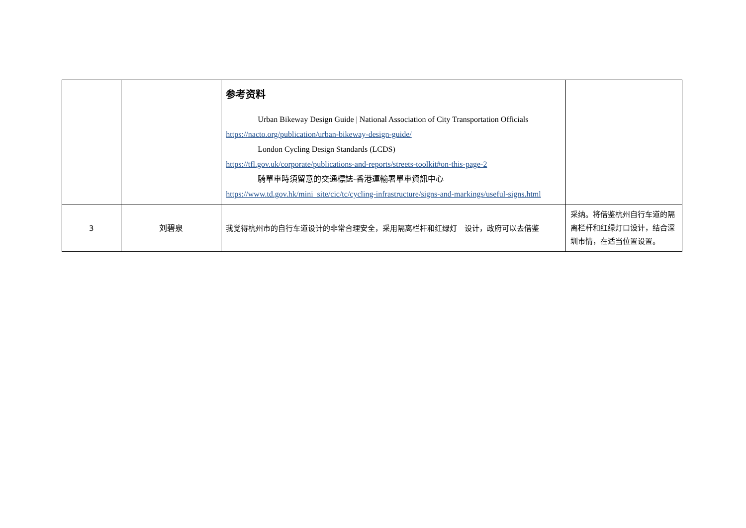| | | 参考资料 Urban Bikeway Design Guide / National Association of City Transportation Officials https://nacto.org/publication/urban-bikeway-design-guide/ London Cycling Design Standards (LCDS) https://tfl.gov.uk/corporate/publications-and-reports/streets-toolkit#on-this-page-2 騎單車時須留意的交通標誌-香港運輸署單車資訊中心 https://www.td.gov.hk/mini_site/cic/tc/cycling-infrastructure/signs-and-markings/useful-signs.html | |
| 3 | 刘碧泉 | 我觉得杭州市的自行车道设计的非常合理安全，采用隔离栏杆和红绿灯 设计，政府可以去借鉴 | 采纳。将借鉴杭州自行车道的隔离栏杆和红绿灯口设计，结合深圳市情，在适当位置设置。 |